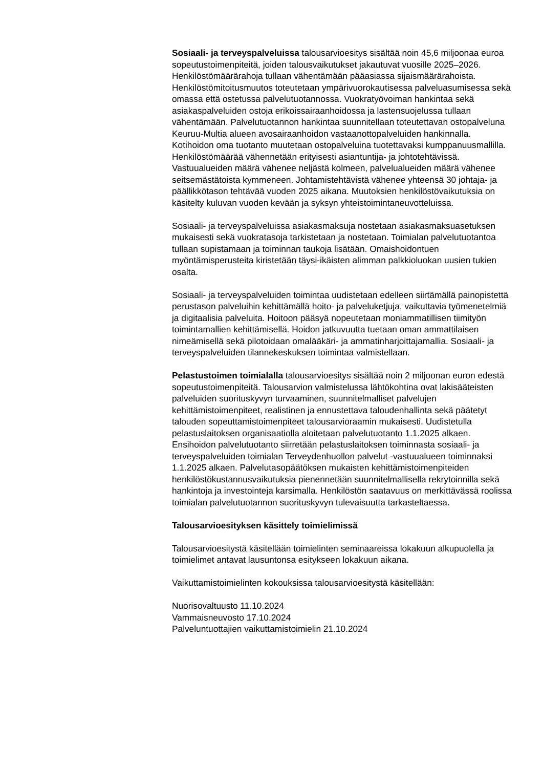Sosiaali- ja terveyspalveluissa talousarvioesitys sisältää noin 45,6 miljoonaa euroa sopeutustoimenpiteitä, joiden talousvaikutukset jakautuvat vuosille 2025–2026. Henkilöstömäärärahoja tullaan vähentämään pääasiassa sijaismäärärahoista. Henkilöstömitoitusmuutos toteutetaan ympärivuorokautisessa palveluasumisessa sekä omassa että ostetussa palvelutuotannossa. Vuokratyövoiman hankintaa sekä asiakaspalveluiden ostoja erikoissairaanhoidossa ja lastensuojelussa tullaan vähentämään. Palvelutuotannon hankintaa suunnitellaan toteutettavan ostopalveluna Keuruu-Multia alueen avosairaanhoidon vastaanottopalveluiden hankinnalla. Kotihoidon oma tuotanto muutetaan ostopalveluina tuotettavaksi kumppanuusmallilla. Henkilöstömäärää vähennetään erityisesti asiantuntija- ja johtotehtävissä. Vastuualueiden määrä vähenee neljästä kolmeen, palvelualueiden määrä vähenee seitsemästätoista kymmeneen. Johtamistehtävistä vähenee yhteensä 30 johtaja- ja päällikkötason tehtävää vuoden 2025 aikana. Muutoksien henkilöstövaikutuksia on käsitelty kuluvan vuoden kevään ja syksyn yhteistoimintaneuvotteluissa.
Sosiaali- ja terveyspalveluissa asiakasmaksuja nostetaan asiakasmaksuasetuksen mukaisesti sekä vuokratasoja tarkistetaan ja nostetaan. Toimialan palvelutuotantoa tullaan supistamaan ja toiminnan taukoja lisätään. Omaishoidontuen myöntämisperusteita kiristetään täysi-ikäisten alimman palkkioluokan uusien tukien osalta.
Sosiaali- ja terveyspalveluiden toimintaa uudistetaan edelleen siirtämällä painopistettä perustason palveluihin kehittämällä hoito- ja palveluketjuja, vaikuttavia työmenetelmiä ja digitaalisia palveluita. Hoitoon pääsyä nopeutetaan moniammatillisen tiimityön toimintamallien kehittämisellä. Hoidon jatkuvuutta tuetaan oman ammattilaisen nimeämisellä sekä pilotoidaan omalääkäri- ja ammatinharjoittajamallia. Sosiaali- ja terveyspalveluiden tilannekeskuksen toimintaa valmistellaan.
Pelastustoimen toimialalla talousarvioesitys sisältää noin 2 miljoonan euron edestä sopeutustoimenpiteitä. Talousarvion valmistelussa lähtökohtina ovat lakisääteisten palveluiden suorituskyvyn turvaaminen, suunnitelmalliset palvelujen kehittämistoimenpiteet, realistinen ja ennustettava taloudenhallinta sekä päätetyt talouden sopeuttamistoimenpiteet talousarvioraamin mukaisesti. Uudistetulla pelastuslaitoksen organisaatiolla aloitetaan palvelutuotanto 1.1.2025 alkaen. Ensihoidon palvelutuotanto siirretään pelastuslaitoksen toiminnasta sosiaali- ja terveyspalveluiden toimialan Terveydenhuollon palvelut -vastuualueen toiminnaksi 1.1.2025 alkaen. Palvelutasopäätöksen mukaisten kehittämistoimenpiteiden henkilöstökustannusvaikutuksia pienennetään suunnitelmallisella rekrytoinnilla sekä hankintoja ja investointeja karsimalla. Henkilöstön saatavuus on merkittävässä roolissa toimialan palvelutuotannon suorituskyvyn tulevaisuutta tarkasteltaessa.
Talousarvioesityksen käsittely toimielimissä
Talousarvioesitystä käsitellään toimielinten seminaareissa lokakuun alkupuolella ja toimielimet antavat lausuntonsa esitykseen lokakuun aikana.
Vaikuttamistoimielinten kokouksissa talousarvioesitystä käsitellään:
Nuorisovaltuusto 11.10.2024
Vammaisneuvosto 17.10.2024
Palveluntuottajien vaikuttamistoimielin 21.10.2024